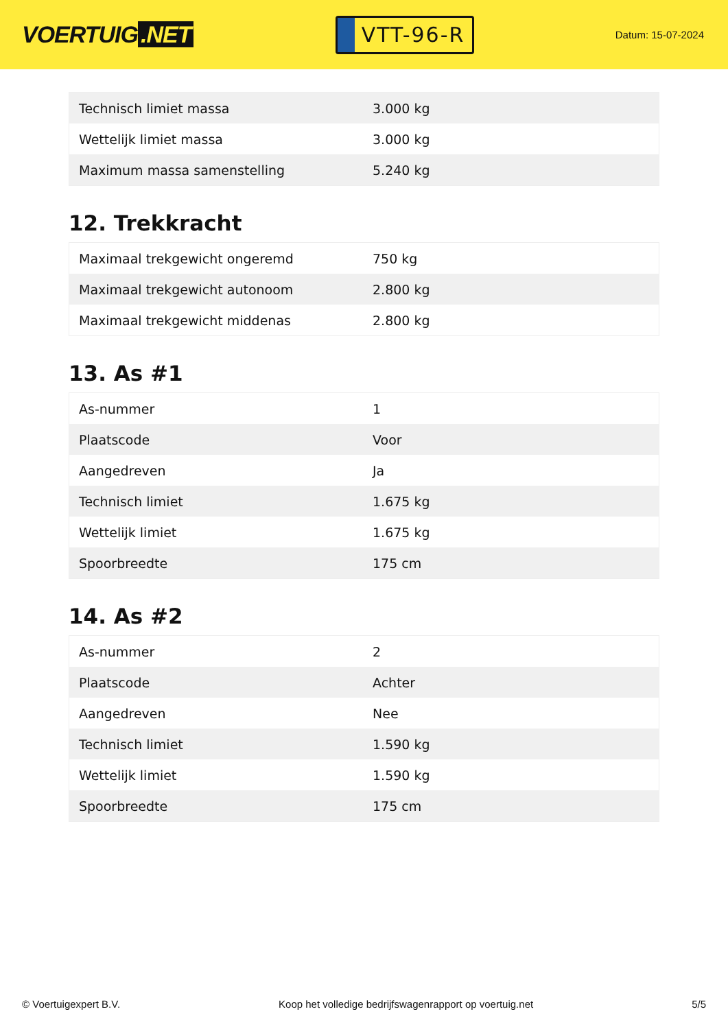VOERTUIG.NET
VTT-96-R
Datum: 15-07-2024
| Technisch limiet massa | 3.000 kg |
| Wettelijk limiet massa | 3.000 kg |
| Maximum massa samenstelling | 5.240 kg |
12. Trekkracht
| Maximaal trekgewicht ongeremd | 750 kg |
| Maximaal trekgewicht autonoom | 2.800 kg |
| Maximaal trekgewicht middenas | 2.800 kg |
13. As #1
| As-nummer | 1 |
| Plaatscode | Voor |
| Aangedreven | Ja |
| Technisch limiet | 1.675 kg |
| Wettelijk limiet | 1.675 kg |
| Spoorbreedte | 175 cm |
14. As #2
| As-nummer | 2 |
| Plaatscode | Achter |
| Aangedreven | Nee |
| Technisch limiet | 1.590 kg |
| Wettelijk limiet | 1.590 kg |
| Spoorbreedte | 175 cm |
© Voertuigexpert B.V. Koop het volledige bedrijfswagenrapport op voertuig.net 5/5